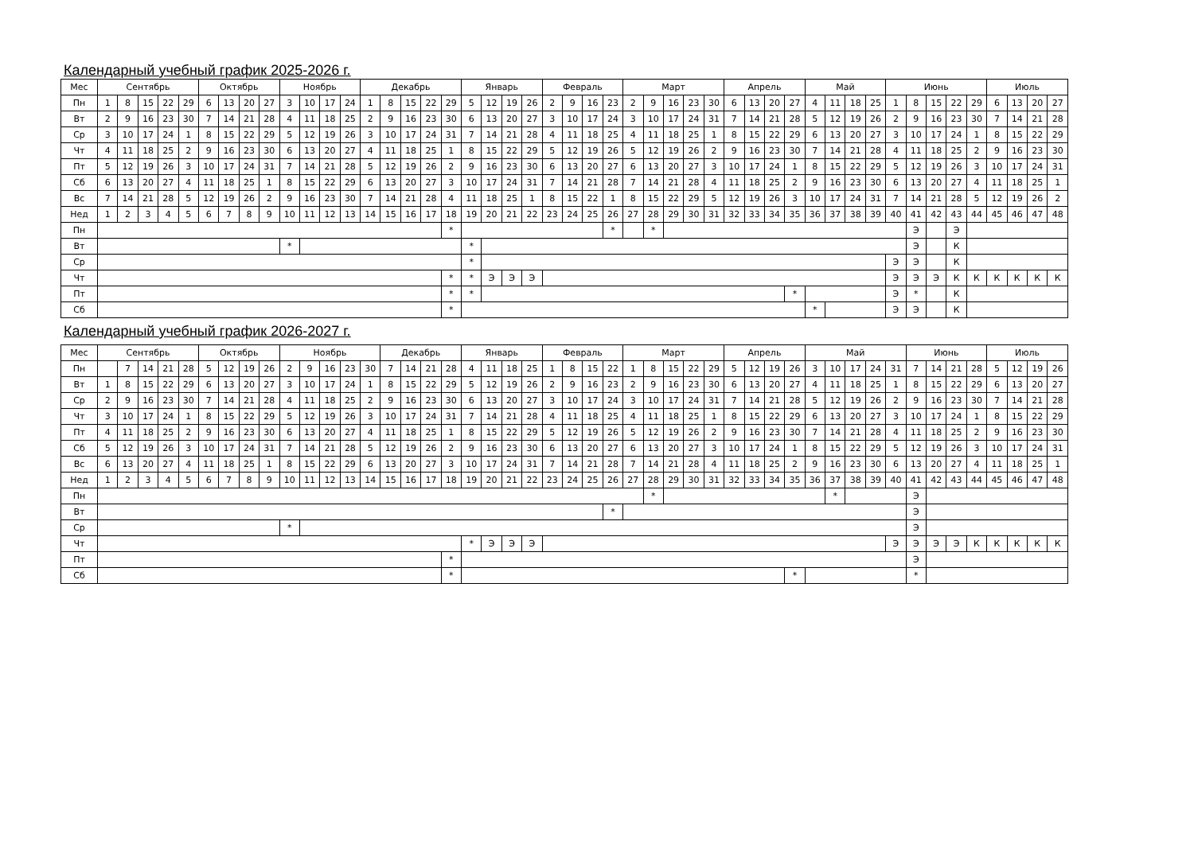Календарный учебный график 2025-2026 г.
| Мес | Сентябрь | | | | | Октябрь | | | | Ноябрь | | | | Декабрь | | | | | Январь | | | | Февраль | | | | Март | | | | | Апрель | | | | Май | | | | Июнь | | | | | Июль | | | |
| Пн | 1 | 8 | 15 | 22 | 29 | 6 | 13 | 20 | 27 | 3 | 10 | 17 | 24 | 1 | 8 | 15 | 22 | 29 | 5 | 12 | 19 | 26 | 2 | 9 | 16 | 23 | 2 | 9 | 16 | 23 | 30 | 6 | 13 | 20 | 27 | 4 | 11 | 18 | 25 | 1 | 8 | 15 | 22 | 29 | 6 | 13 | 20 | 27 |
| Вт | 2 | 9 | 16 | 23 | 30 | 7 | 14 | 21 | 28 | 4 | 11 | 18 | 25 | 2 | 9 | 16 | 23 | 30 | 6 | 13 | 20 | 27 | 3 | 10 | 17 | 24 | 3 | 10 | 17 | 24 | 31 | 7 | 14 | 21 | 28 | 5 | 12 | 19 | 26 | 2 | 9 | 16 | 23 | 30 | 7 | 14 | 21 | 28 |
| Ср | 3 | 10 | 17 | 24 | 1 | 8 | 15 | 22 | 29 | 5 | 12 | 19 | 26 | 3 | 10 | 17 | 24 | 31 | 7 | 14 | 21 | 28 | 4 | 11 | 18 | 25 | 4 | 11 | 18 | 25 | 1 | 8 | 15 | 22 | 29 | 6 | 13 | 20 | 27 | 3 | 10 | 17 | 24 | 1 | 8 | 15 | 22 | 29 |
| Чт | 4 | 11 | 18 | 25 | 2 | 9 | 16 | 23 | 30 | 6 | 13 | 20 | 27 | 4 | 11 | 18 | 25 | 1 | 8 | 15 | 22 | 29 | 5 | 12 | 19 | 26 | 5 | 12 | 19 | 26 | 2 | 9 | 16 | 23 | 30 | 7 | 14 | 21 | 28 | 4 | 11 | 18 | 25 | 2 | 9 | 16 | 23 | 30 |
| Пт | 5 | 12 | 19 | 26 | 3 | 10 | 17 | 24 | 31 | 7 | 14 | 21 | 28 | 5 | 12 | 19 | 26 | 2 | 9 | 16 | 23 | 30 | 6 | 13 | 20 | 27 | 6 | 13 | 20 | 27 | 3 | 10 | 17 | 24 | 1 | 8 | 15 | 22 | 29 | 5 | 12 | 19 | 26 | 3 | 10 | 17 | 24 | 31 |
| Сб | 6 | 13 | 20 | 27 | 4 | 11 | 18 | 25 | 1 | 8 | 15 | 22 | 29 | 6 | 13 | 20 | 27 | 3 | 10 | 17 | 24 | 31 | 7 | 14 | 21 | 28 | 7 | 14 | 21 | 28 | 4 | 11 | 18 | 25 | 2 | 9 | 16 | 23 | 30 | 6 | 13 | 20 | 27 | 4 | 11 | 18 | 25 | 1 |
| Вс | 7 | 14 | 21 | 28 | 5 | 12 | 19 | 26 | 2 | 9 | 16 | 23 | 30 | 7 | 14 | 21 | 28 | 4 | 11 | 18 | 25 | 1 | 8 | 15 | 22 | 1 | 8 | 15 | 22 | 29 | 5 | 12 | 19 | 26 | 3 | 10 | 17 | 24 | 31 | 7 | 14 | 21 | 28 | 5 | 12 | 19 | 26 | 2 |
| Нед | 1 | 2 | 3 | 4 | 5 | 6 | 7 | 8 | 9 | 10 | 11 | 12 | 13 | 14 | 15 | 16 | 17 | 18 | 19 | 20 | 21 | 22 | 23 | 24 | 25 | 26 | 27 | 28 | 29 | 30 | 31 | 32 | 33 | 34 | 35 | 36 | 37 | 38 | 39 | 40 | 41 | 42 | 43 | 44 | 45 | 46 | 47 | 48 |
| Пн | | | | | | | | | | | | | | | | | | * | | | | | | | | * | | * | | | | | | | | | | | | | Э | | Э | | | | | |
| Вт | | | | | | | | | | * | | | | | | | | | * | | | | | | | | | | | | | | | | | | | | | | Э | | К | | | | | |
| Ср | | | | | | | | | | | | | | | | | | | * | | | | | | | | | | | | | | | | | | | | | Э | Э | | К | | | | | |
| Чт | | | | | | | | | | | | | | | | | | * | * | Э | Э | Э | | | | | | | | | | | | | | | | | | Э | Э | Э | К | К | К | К | К | К |
| Пт | | | | | | | | | | | | | | | | | | * | * | | | | | | | | | | | | | | | | * | | | | | Э | * | | К | | | | | |
| Сб | | | | | | | | | | | | | | | | | | * | | | | | | | | | | | | | | | | | | * | | | | Э | Э | | К | | | | | |
Календарный учебный график 2026-2027 г.
| Мес | Сентябрь | | | | | Октябрь | | | | Ноябрь | | | | | Декабрь | | | | Январь | | | | Февраль | | | | Март | | | | | Апрель | | | | Май | | | | | Июнь | | | | Июль | | | |
| Пн | | 7 | 14 | 21 | 28 | 5 | 12 | 19 | 26 | 2 | 9 | 16 | 23 | 30 | 7 | 14 | 21 | 28 | 4 | 11 | 18 | 25 | 1 | 8 | 15 | 22 | 1 | 8 | 15 | 22 | 29 | 5 | 12 | 19 | 26 | 3 | 10 | 17 | 24 | 31 | 7 | 14 | 21 | 28 | 5 | 12 | 19 | 26 |
| Вт | 1 | 8 | 15 | 22 | 29 | 6 | 13 | 20 | 27 | 3 | 10 | 17 | 24 | 1 | 8 | 15 | 22 | 29 | 5 | 12 | 19 | 26 | 2 | 9 | 16 | 23 | 2 | 9 | 16 | 23 | 30 | 6 | 13 | 20 | 27 | 4 | 11 | 18 | 25 | 1 | 8 | 15 | 22 | 29 | 6 | 13 | 20 | 27 |
| Ср | 2 | 9 | 16 | 23 | 30 | 7 | 14 | 21 | 28 | 4 | 11 | 18 | 25 | 2 | 9 | 16 | 23 | 30 | 6 | 13 | 20 | 27 | 3 | 10 | 17 | 24 | 3 | 10 | 17 | 24 | 31 | 7 | 14 | 21 | 28 | 5 | 12 | 19 | 26 | 2 | 9 | 16 | 23 | 30 | 7 | 14 | 21 | 28 |
| Чт | 3 | 10 | 17 | 24 | 1 | 8 | 15 | 22 | 29 | 5 | 12 | 19 | 26 | 3 | 10 | 17 | 24 | 31 | 7 | 14 | 21 | 28 | 4 | 11 | 18 | 25 | 4 | 11 | 18 | 25 | 1 | 8 | 15 | 22 | 29 | 6 | 13 | 20 | 27 | 3 | 10 | 17 | 24 | 1 | 8 | 15 | 22 | 29 |
| Пт | 4 | 11 | 18 | 25 | 2 | 9 | 16 | 23 | 30 | 6 | 13 | 20 | 27 | 4 | 11 | 18 | 25 | 1 | 8 | 15 | 22 | 29 | 5 | 12 | 19 | 26 | 5 | 12 | 19 | 26 | 2 | 9 | 16 | 23 | 30 | 7 | 14 | 21 | 28 | 4 | 11 | 18 | 25 | 2 | 9 | 16 | 23 | 30 |
| Сб | 5 | 12 | 19 | 26 | 3 | 10 | 17 | 24 | 31 | 7 | 14 | 21 | 28 | 5 | 12 | 19 | 26 | 2 | 9 | 16 | 23 | 30 | 6 | 13 | 20 | 27 | 6 | 13 | 20 | 27 | 3 | 10 | 17 | 24 | 1 | 8 | 15 | 22 | 29 | 5 | 12 | 19 | 26 | 3 | 10 | 17 | 24 | 31 |
| Вс | 6 | 13 | 20 | 27 | 4 | 11 | 18 | 25 | 1 | 8 | 15 | 22 | 29 | 6 | 13 | 20 | 27 | 3 | 10 | 17 | 24 | 31 | 7 | 14 | 21 | 28 | 7 | 14 | 21 | 28 | 4 | 11 | 18 | 25 | 2 | 9 | 16 | 23 | 30 | 6 | 13 | 20 | 27 | 4 | 11 | 18 | 25 | 1 |
| Нед | 1 | 2 | 3 | 4 | 5 | 6 | 7 | 8 | 9 | 10 | 11 | 12 | 13 | 14 | 15 | 16 | 17 | 18 | 19 | 20 | 21 | 22 | 23 | 24 | 25 | 26 | 27 | 28 | 29 | 30 | 31 | 32 | 33 | 34 | 35 | 36 | 37 | 38 | 39 | 40 | 41 | 42 | 43 | 44 | 45 | 46 | 47 | 48 |
| Пн | | | | | | | | | | | | | | | | | | | | | | | | | | | | * | | | | | | | | | * | | | | Э | | | | | | | |
| Вт | | | | | | | | | | | | | | | | | | | | | | | | | | * | | | | | | | | | | | | | | | Э | | | | | | | |
| Ср | | | | | | | | | | * | | | | | | | | | | | | | | | | | | | | | | | | | | | | | | | Э | | | | | | | |
| Чт | | | | | | | | | | | | | | | | | | | * | Э | Э | Э | | | | | | | | | | | | | | | | | | Э | Э | Э | Э | К | К | К | К | К |
| Пт | | | | | | | | | | | | | | | | | | * | | | | | | | | | | | | | | | | | | | | | | | Э | | | | | | | |
| Сб | | | | | | | | | | | | | | | | | | * | | | | | | | | | | | | | | | | | * | | | | | | * | | | | | | | |